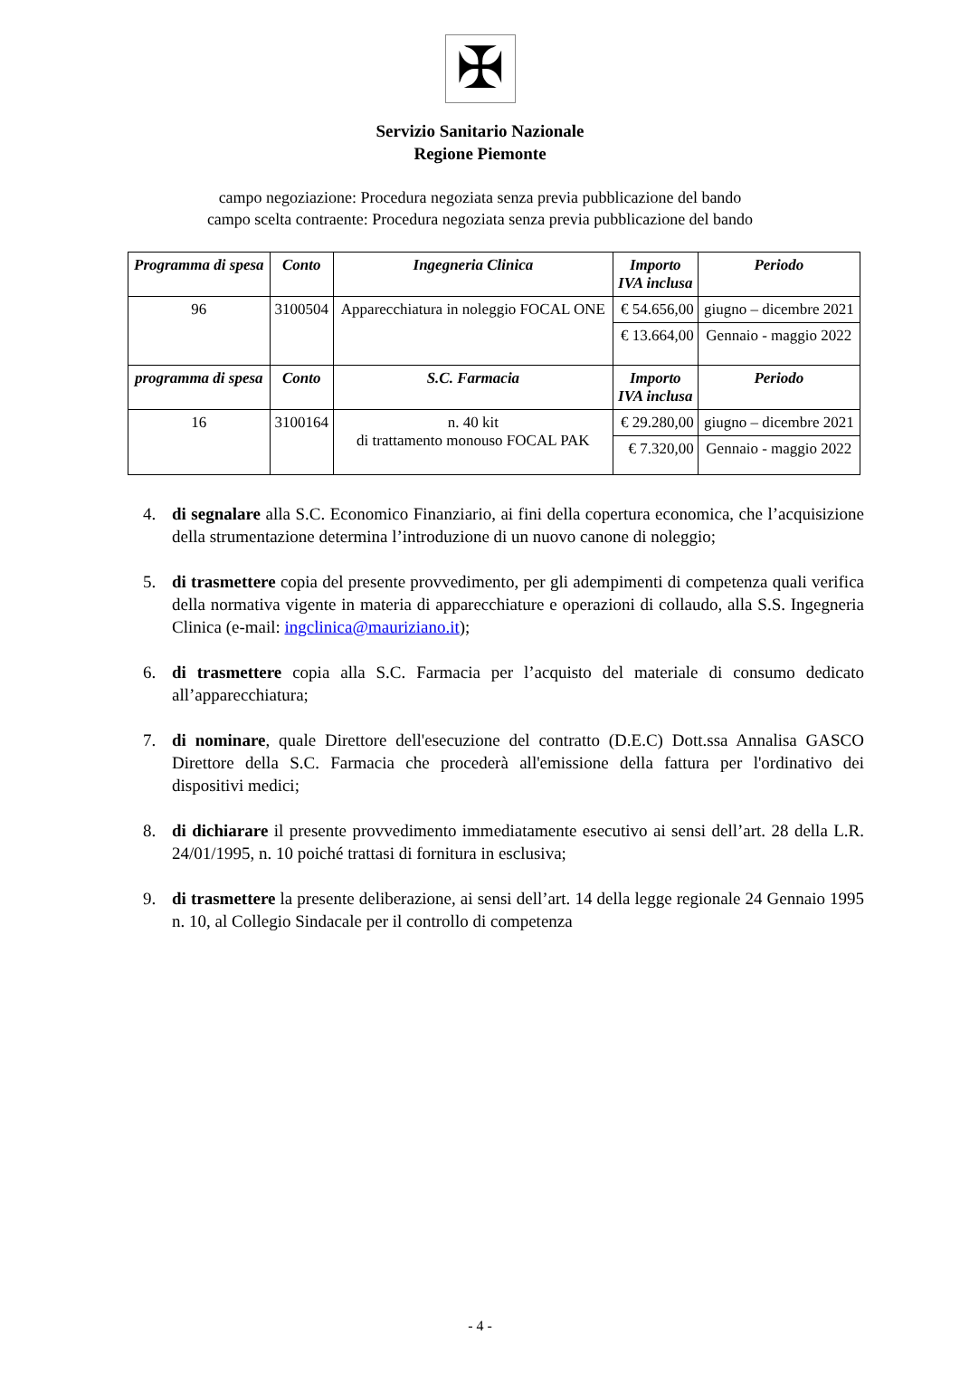✠
Servizio Sanitario Nazionale
Regione Piemonte
campo negoziazione: Procedura negoziata senza previa pubblicazione del bando
campo scelta contraente: Procedura negoziata senza previa pubblicazione del bando
| Programma di spesa | Conto | Ingegneria Clinica | Importo IVA inclusa | Periodo |
| --- | --- | --- | --- | --- |
| 96 | 3100504 | Apparecchiatura in noleggio FOCAL ONE | € 54.656,00 | giugno – dicembre 2021 |
| | | | € 13.664,00 | Gennaio - maggio 2022 |
| programma di spesa | Conto | S.C. Farmacia | Importo IVA inclusa | Periodo |
| 16 | 3100164 | n. 40 kit di trattamento monouso FOCAL PAK | € 29.280,00 | giugno – dicembre 2021 |
| | | | € 7.320,00 | Gennaio - maggio 2022 |
4. di segnalare alla S.C. Economico Finanziario, ai fini della copertura economica, che l’acquisizione della strumentazione determina l’introduzione di un nuovo canone di noleggio;
5. di trasmettere copia del presente provvedimento, per gli adempimenti di competenza quali verifica della normativa vigente in materia di apparecchiature e operazioni di collaudo, alla S.S. Ingegneria Clinica (e-mail: ingclinica@mauriziano.it);
6. di trasmettere copia alla S.C. Farmacia per l’acquisto del materiale di consumo dedicato all’apparecchiatura;
7. di nominare, quale Direttore dell'esecuzione del contratto (D.E.C) Dott.ssa Annalisa GASCO Direttore della S.C. Farmacia che procederà all'emissione della fattura per l'ordinativo dei dispositivi medici;
8. di dichiarare il presente provvedimento immediatamente esecutivo ai sensi dell’art. 28 della L.R. 24/01/1995, n. 10 poiché trattasi di fornitura in esclusiva;
9. di trasmettere la presente deliberazione, ai sensi dell’art. 14 della legge regionale 24 Gennaio 1995 n. 10, al Collegio Sindacale per il controllo di competenza
- 4 -